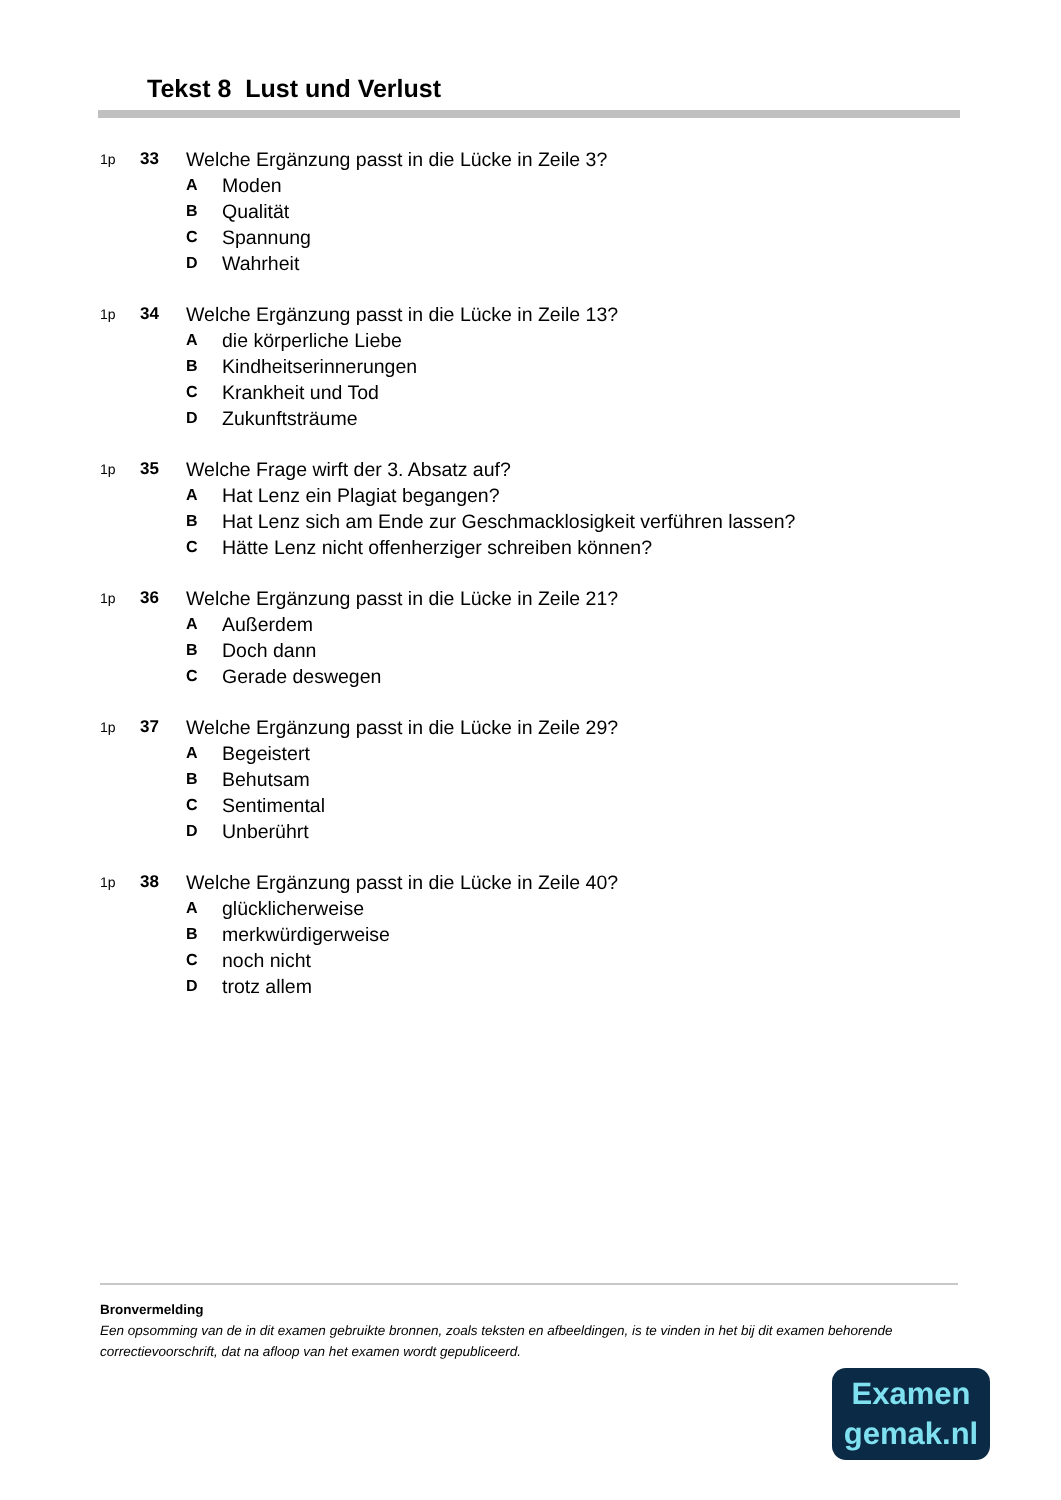Tekst 8 Lust und Verlust
1p
33 Welche Ergänzung passt in die Lücke in Zeile 3?
A Moden
B Qualität
C Spannung
D Wahrheit
1p
34 Welche Ergänzung passt in die Lücke in Zeile 13?
Adie körperliche Liebe
B Kindheitserinnerungen
C Krankheit und Tod
D Zukunftsträume
1p
35 Welche Frage wirft der 3. Absatz auf?
A Hat Lenz ein Plagiat begangen?
B Hat Lenz sich am Ende zur Geschmacklosigkeit verführen lassen?
C Hätte Lenz nicht offenherziger schreiben können?
1p
36 Welche Ergänzung passt in die Lücke in Zeile 21?
A Außerdem
B Doch dann
C Gerade deswegen
1p
37 Welche Ergänzung passt in die Lücke in Zeile 29?
A Begeistert
B Behutsam
C Sentimental
D Unberührt
1p
38 Welche Ergänzung passt in die Lücke in Zeile 40?
Aglücklicherweise
Bmerkwürdigerweise
Cnoch nicht
Dtrotz allem
Bronvermelding
Een opsomming van de in dit examen gebruikte bronnen, zoals teksten en afbeeldingen, is te vinden in het bij dit examen behorende correctievoorschrift, dat na afloop van het examen wordt gepubliceerd.
Examen
gemak.nl